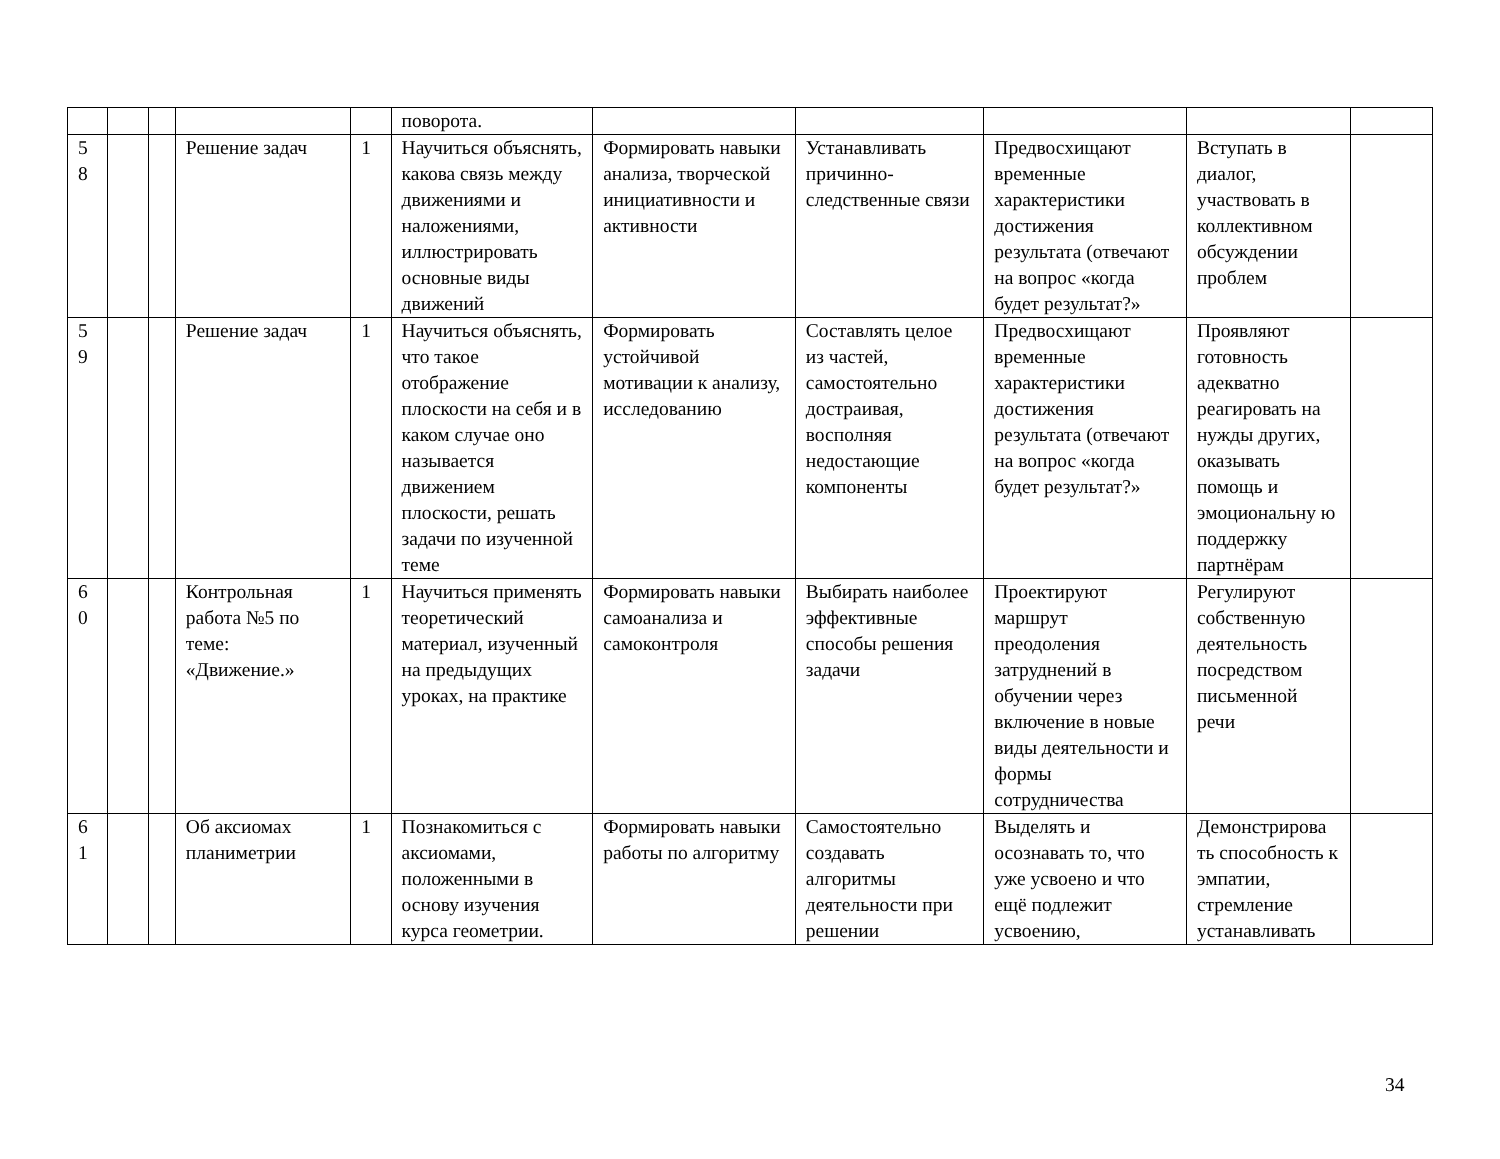| | | | | | поворота. | | | | | |
| 5 8 | | | Решение задач | 1 | Научиться объяснять, какова связь между движениями и наложениями, иллюстрировать основные виды движений | Формировать навыки анализа, творческой инициативности и активности | Устанавливать причинно-следственные связи | Предвосхищают временные характеристики достижения результата (отвечают на вопрос «когда будет результат?» | Вступать в диалог, участвовать в коллективном обсуждении проблем | |
| 5 9 | | | Решение задач | 1 | Научиться объяснять, что такое отображение плоскости на себя и в каком случае оно называется движением плоскости, решать задачи по изученной теме | Формировать устойчивой мотивации к анализу, исследованию | Составлять целое из частей, самостоятельно достраивая, восполняя недостающие компоненты | Предвосхищают временные характеристики достижения результата (отвечают на вопрос «когда будет результат?» | Проявляют готовность адекватно реагировать на нужды других, оказывать помощь и эмоциональну ю поддержку партнёрам | |
| 6 0 | | | Контрольная работа №5 по теме: «Движение.» | 1 | Научиться применять теоретический материал, изученный на предыдущих уроках, на практике | Формировать навыки самоанализа и самоконтроля | Выбирать наиболее эффективные способы решения задачи | Проектируют маршрут преодоления затруднений в обучении через включение в новые виды деятельности и формы сотрудничества | Регулируют собственную деятельность посредством письменной речи | |
| 6 1 | | | Об аксиомах планиметрии | 1 | Познакомиться с аксиомами, положенными в основу изучения курса геометрии. | Формировать навыки работы по алгоритму | Самостоятельно создавать алгоритмы деятельности при решении | Выделять и осознавать то, что уже усвоено и что ещё подлежит усвоению, | Демонстрирова ть способность к эмпатии, стремление устанавливать | |
34